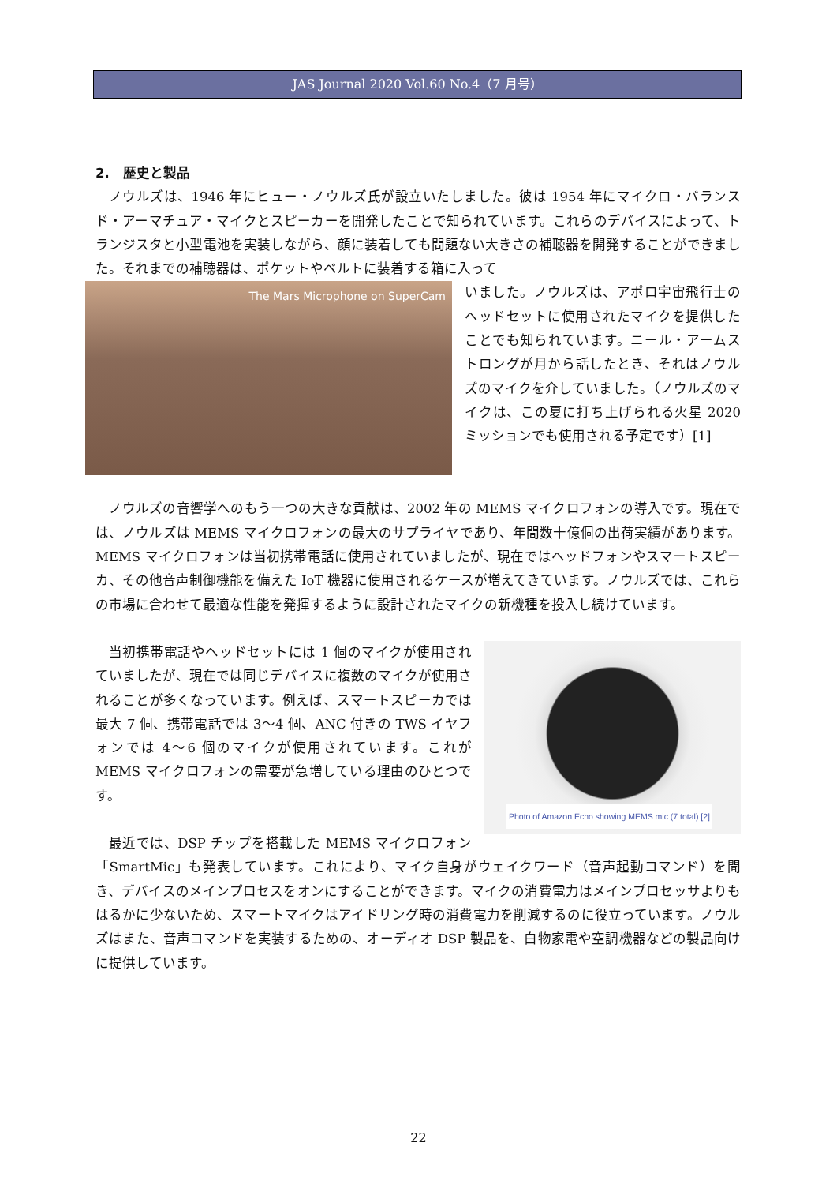JAS Journal 2020 Vol.60 No.4（7 月号）
2.　歴史と製品
ノウルズは、1946 年にヒュー・ノウルズ氏が設立いたしました。彼は 1954 年にマイクロ・バランスド・アーマチュア・マイクとスピーカーを開発したことで知られています。これらのデバイスによって、トランジスタと小型電池を実装しながら、顔に装着しても問題ない大きさの補聴器を開発することができました。それまでの補聴器は、ポケットやベルトに装着する箱に入って
The Mars Microphone on SuperCam
いました。ノウルズは、アポロ宇宙飛行士のヘッドセットに使用されたマイクを提供したことでも知られています。ニール・アームストロングが月から話したとき、それはノウルズのマイクを介していました。（ノウルズのマイクは、この夏に打ち上げられる火星 2020 ミッションでも使用される予定です）[1]
ノウルズの音響学へのもう一つの大きな貢献は、2002 年の MEMS マイクロフォンの導入です。現在では、ノウルズは MEMS マイクロフォンの最大のサプライヤであり、年間数十億個の出荷実績があります。MEMS マイクロフォンは当初携帯電話に使用されていましたが、現在ではヘッドフォンやスマートスピーカ、その他音声制御機能を備えた IoT 機器に使用されるケースが増えてきています。ノウルズでは、これらの市場に合わせて最適な性能を発揮するように設計されたマイクの新機種を投入し続けています。
Photo of Amazon Echo showing MEMS mic (7 total) [2]
当初携帯電話やヘッドセットには 1 個のマイクが使用されていましたが、現在では同じデバイスに複数のマイクが使用されることが多くなっています。例えば、スマートスピーカでは最大 7 個、携帯電話では 3～4 個、ANC 付きの TWS イヤフォンでは 4～6 個のマイクが使用されています。これが MEMS マイクロフォンの需要が急増している理由のひとつです。
最近では、DSP チップを搭載した MEMS マイクロフォン「SmartMic」も発表しています。これにより、マイク自身がウェイクワード（音声起動コマンド）を聞き、デバイスのメインプロセスをオンにすることができます。マイクの消費電力はメインプロセッサよりもはるかに少ないため、スマートマイクはアイドリング時の消費電力を削減するのに役立っています。ノウルズはまた、音声コマンドを実装するための、オーディオ DSP 製品を、白物家電や空調機器などの製品向けに提供しています。
22